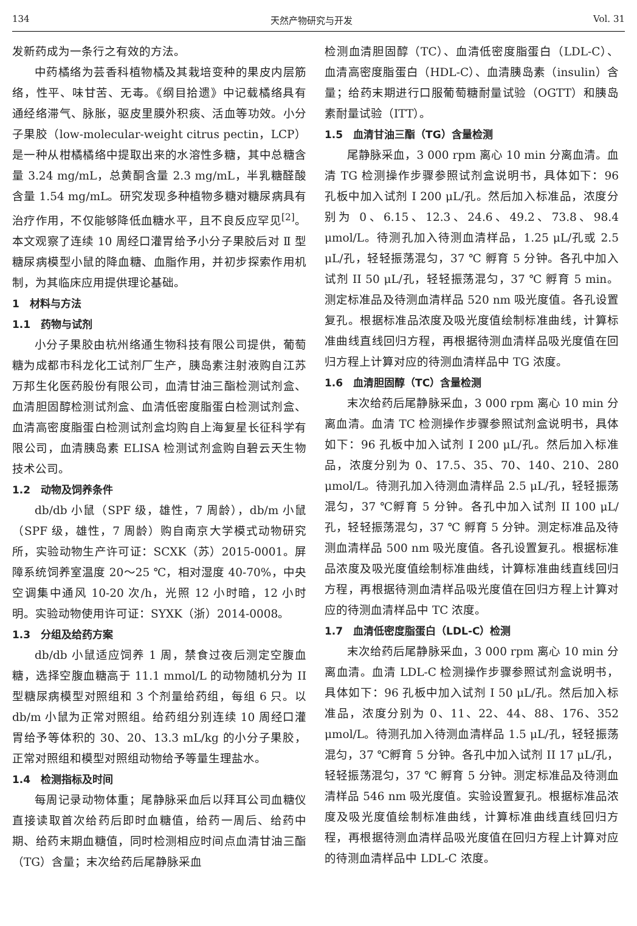134 天然产物研究与开发 Vol. 31
发新药成为一条行之有效的方法。
中药橘络为芸香科植物橘及其栽培变种的果皮内层筋络，性平、味甘苦、无毒。《纲目拾遗》中记载橘络具有通经络滞气、脉胀，驱皮里膜外积痰、活血等功效。小分子果胶（low-molecular-weight citrus pectin，LCP）是一种从柑橘橘络中提取出来的水溶性多糖，其中总糖含量 3.24 mg/mL，总黄酮含量 2.3 mg/mL，半乳糖醛酸含量 1.54 mg/mL。研究发现多种植物多糖对糖尿病具有治疗作用，不仅能够降低血糖水平，且不良反应罕见<sup>[2]</sup>。本文观察了连续 10 周经口灌胃给予小分子果胶后对 Ⅱ 型糖尿病模型小鼠的降血糖、血脂作用，并初步探索作用机制，为其临床应用提供理论基础。
1　材料与方法
1.1　药物与试剂
小分子果胶由杭州络通生物科技有限公司提供，葡萄糖为成都市科龙化工试剂厂生产，胰岛素注射液购自江苏万邦生化医药股份有限公司，血清甘油三酯检测试剂盒、血清胆固醇检测试剂盒、血清低密度脂蛋白检测试剂盒、血清高密度脂蛋白检测试剂盒均购自上海复星长征科学有限公司，血清胰岛素 ELISA 检测试剂盒购自碧云天生物技术公司。
1.2　动物及饲养条件
db/db 小鼠（SPF 级，雄性，7 周龄），db/m 小鼠（SPF 级，雄性，7 周龄）购自南京大学模式动物研究所，实验动物生产许可证：SCXK（苏）2015-0001。屏障系统饲养室温度 20～25 ℃，相对湿度 40-70%，中央空调集中通风 10-20 次/h，光照 12 小时暗，12 小时明。实验动物使用许可证：SYXK（浙）2014-0008。
1.3　分组及给药方案
db/db 小鼠适应饲养 1 周，禁食过夜后测定空腹血糖，选择空腹血糖高于 11.1 mmol/L 的动物随机分为 II 型糖尿病模型对照组和 3 个剂量给药组，每组 6 只。以 db/m 小鼠为正常对照组。给药组分别连续 10 周经口灌胃给予等体积的 30、20、13.3 mL/kg 的小分子果胶，正常对照组和模型对照组动物给予等量生理盐水。
1.4　检测指标及时间
每周记录动物体重；尾静脉采血后以拜耳公司血糖仪直接读取首次给药后即时血糖值，给药一周后、给药中期、给药末期血糖值，同时检测相应时间点血清甘油三酯（TG）含量；末次给药后尾静脉采血
检测血清胆固醇（TC）、血清低密度脂蛋白（LDL-C）、血清高密度脂蛋白（HDL-C）、血清胰岛素（insulin）含量；给药末期进行口服葡萄糖耐量试验（OGTT）和胰岛素耐量试验（ITT）。
1.5　血清甘油三酯（TG）含量检测
尾静脉采血，3 000 rpm 离心 10 min 分离血清。血清 TG 检测操作步骤参照试剂盒说明书，具体如下：96 孔板中加入试剂 I 200 μL/孔。然后加入标准品，浓度分别为 0、6.15、12.3、24.6、49.2、73.8、98.4 μmol/L。待测孔加入待测血清样品，1.25 μL/孔或 2.5 μL/孔，轻轻振荡混匀，37 ℃ 孵育 5 分钟。各孔中加入试剂 II 50 μL/孔，轻轻振荡混匀，37 ℃ 孵育 5 min。测定标准品及待测血清样品 520 nm 吸光度值。各孔设置复孔。根据标准品浓度及吸光度值绘制标准曲线，计算标准曲线直线回归方程，再根据待测血清样品吸光度值在回归方程上计算对应的待测血清样品中 TG 浓度。
1.6　血清胆固醇（TC）含量检测
末次给药后尾静脉采血，3 000 rpm 离心 10 min 分离血清。血清 TC 检测操作步骤参照试剂盒说明书，具体如下：96 孔板中加入试剂 I 200 μL/孔。然后加入标准品，浓度分别为 0、17.5、35、70、140、210、280 μmol/L。待测孔加入待测血清样品 2.5 μL/孔，轻轻振荡混匀，37 ℃孵育 5 分钟。各孔中加入试剂 II 100 μL/孔，轻轻振荡混匀，37 ℃ 孵育 5 分钟。测定标准品及待测血清样品 500 nm 吸光度值。各孔设置复孔。根据标准品浓度及吸光度值绘制标准曲线，计算标准曲线直线回归方程，再根据待测血清样品吸光度值在回归方程上计算对应的待测血清样品中 TC 浓度。
1.7　血清低密度脂蛋白（LDL-C）检测
末次给药后尾静脉采血，3 000 rpm 离心 10 min 分离血清。血清 LDL-C 检测操作步骤参照试剂盒说明书，具体如下：96 孔板中加入试剂 I 50 μL/孔。然后加入标准品，浓度分别为 0、11、22、44、88、176、352 μmol/L。待测孔加入待测血清样品 1.5 μL/孔，轻轻振荡混匀，37 ℃孵育 5 分钟。各孔中加入试剂 II 17 μL/孔，轻轻振荡混匀，37 ℃ 孵育 5 分钟。测定标准品及待测血清样品 546 nm 吸光度值。实验设置复孔。根据标准品浓度及吸光度值绘制标准曲线，计算标准曲线直线回归方程，再根据待测血清样品吸光度值在回归方程上计算对应的待测血清样品中 LDL-C 浓度。